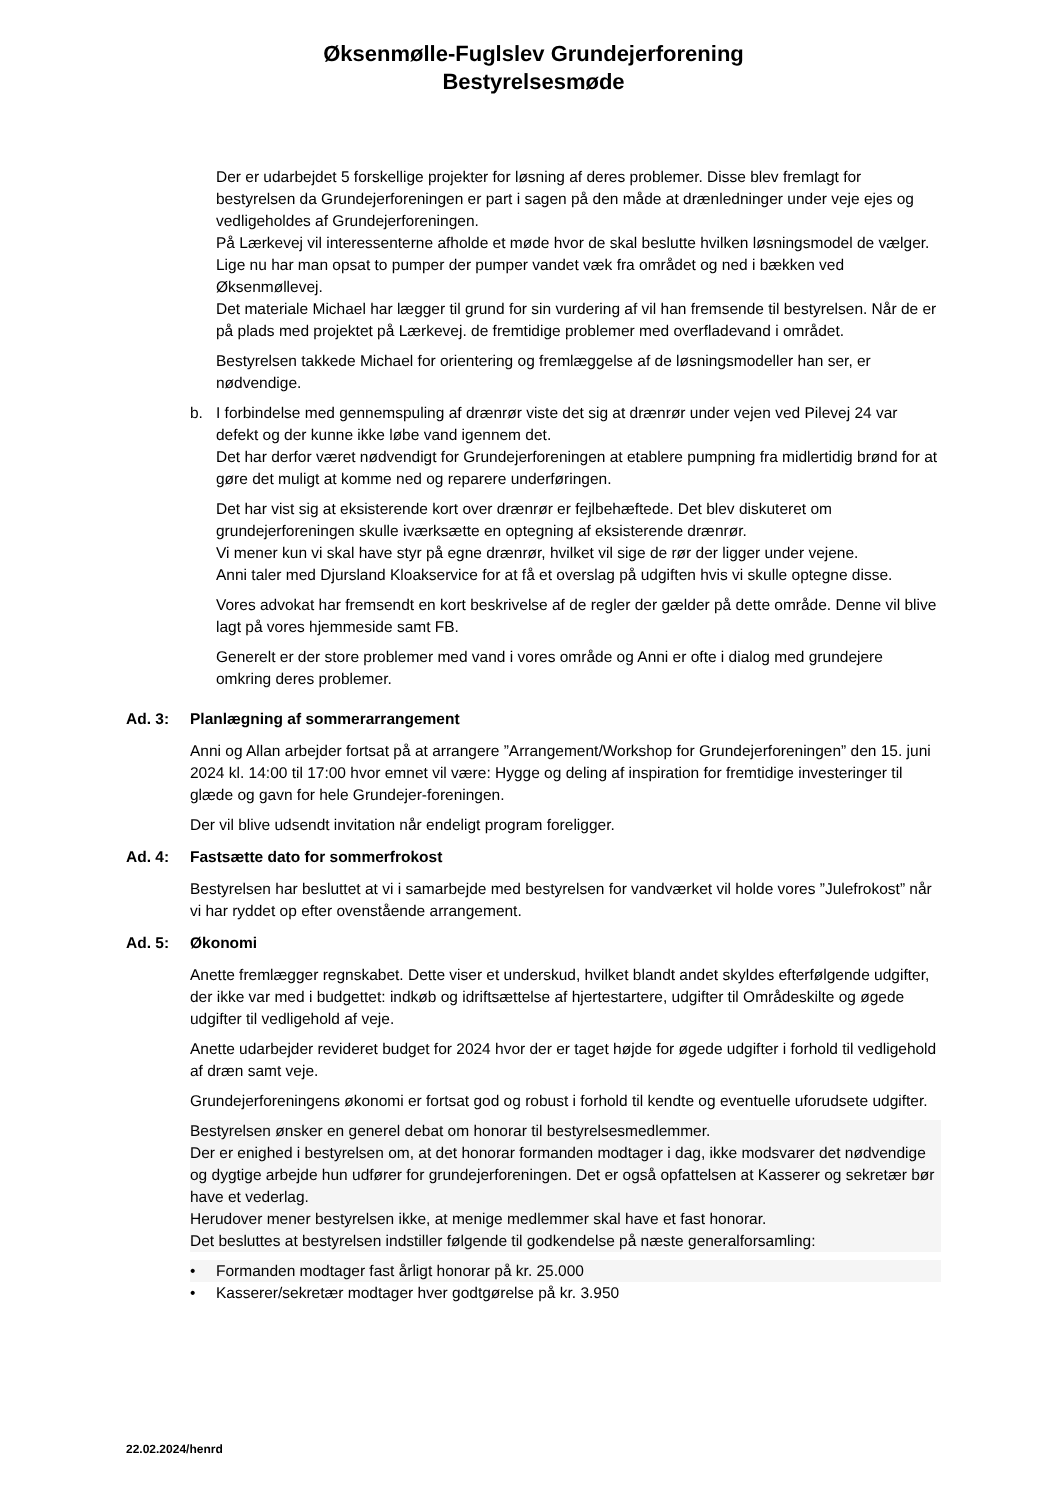Øksenmølle-Fuglslev Grundejerforening
Bestyrelsesmøde
Der er udarbejdet 5 forskellige projekter for løsning af deres problemer. Disse blev fremlagt for bestyrelsen da Grundejerforeningen er part i sagen på den måde at drænledninger under veje ejes og vedligeholdes af Grundejerforeningen.
På Lærkevej vil interessenterne afholde et møde hvor de skal beslutte hvilken løsningsmodel de vælger.
Lige nu har man opsat to pumper der pumper vandet væk fra området og ned i bækken ved Øksenmøllevej.
Det materiale Michael har lægger til grund for sin vurdering af vil han fremsende til bestyrelsen. Når de er på plads med projektet på Lærkevej. de fremtidige problemer med overfladevand i området.
Bestyrelsen takkede Michael for orientering og fremlæggelse af de løsningsmodeller han ser, er nødvendige.
b. I forbindelse med gennemspuling af drænrør viste det sig at drænrør under vejen ved Pilevej 24 var defekt og der kunne ikke løbe vand igennem det.
Det har derfor været nødvendigt for Grundejerforeningen at etablere pumpning fra midlertidig brønd for at gøre det muligt at komme ned og reparere underføringen.
Det har vist sig at eksisterende kort over drænrør er fejlbehæftede. Det blev diskuteret om grundejerforeningen skulle iværksætte en optegning af eksisterende drænrør.
Vi mener kun vi skal have styr på egne drænrør, hvilket vil sige de rør der ligger under vejene.
Anni taler med Djursland Kloakservice for at få et overslag på udgiften hvis vi skulle optegne disse.
Vores advokat har fremsendt en kort beskrivelse af de regler der gælder på dette område. Denne vil blive lagt på vores hjemmeside samt FB.
Generelt er der store problemer med vand i vores område og Anni er ofte i dialog med grundejere omkring deres problemer.
Ad. 3: Planlægning af sommerarrangement
Anni og Allan arbejder fortsat på at arrangere ”Arrangement/Workshop for Grundejerforeningen” den 15. juni 2024 kl. 14:00 til 17:00 hvor emnet vil være: Hygge og deling af inspiration for fremtidige investeringer til glæde og gavn for hele Grundejer-foreningen.
Der vil blive udsendt invitation når endeligt program foreligger.
Ad. 4: Fastsætte dato for sommerfrokost
Bestyrelsen har besluttet at vi i samarbejde med bestyrelsen for vandværket vil holde vores ”Julefrokost” når vi har ryddet op efter ovenstående arrangement.
Ad. 5: Økonomi
Anette fremlægger regnskabet. Dette viser et underskud, hvilket blandt andet skyldes efterfølgende udgifter, der ikke var med i budgettet: indkøb og idriftsættelse af hjertestartere, udgifter til Områdeskilte og øgede udgifter til vedligehold af veje.
Anette udarbejder revideret budget for 2024 hvor der er taget højde for øgede udgifter i forhold til vedligehold af dræn samt veje.
Grundejerforeningens økonomi er fortsat god og robust i forhold til kendte og eventuelle uforudsete udgifter.
Bestyrelsen ønsker en generel debat om honorar til bestyrelsesmedlemmer.
Der er enighed i bestyrelsen om, at det honorar formanden modtager i dag, ikke modsvarer det nødvendige og dygtige arbejde hun udfører for grundejerforeningen. Det er også opfattelsen at Kasserer og sekretær bør have et vederlag.
Herudover mener bestyrelsen ikke, at menige medlemmer skal have et fast honorar.
Det besluttes at bestyrelsen indstiller følgende til godkendelse på næste generalforsamling:
• Formanden modtager fast årligt honorar på kr. 25.000
• Kasserer/sekretær modtager hver godtgørelse på kr. 3.950
22.02.2024/henrd